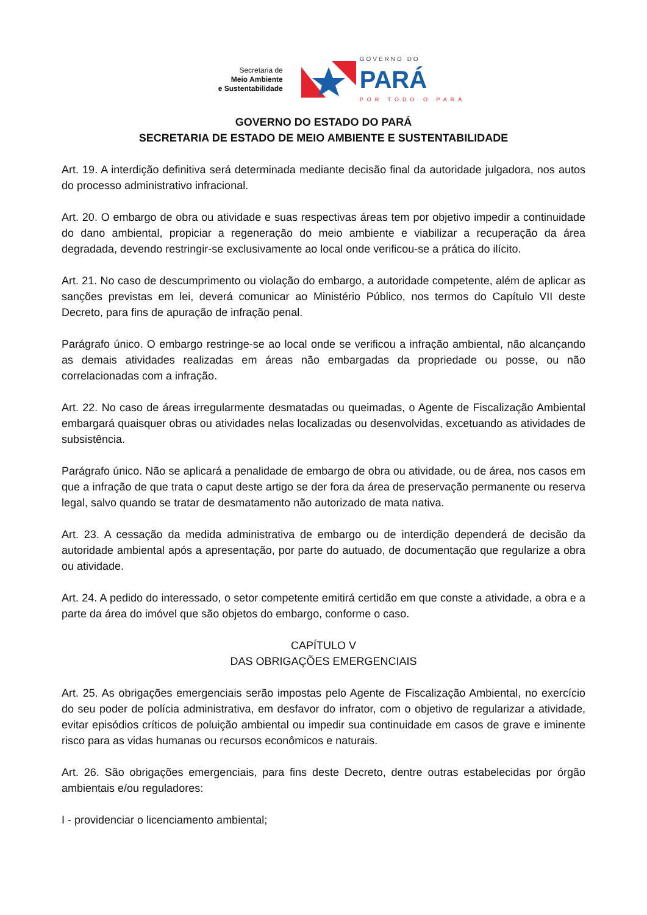Secretaria de
Meio Ambiente
e Sustentabilidade
GOVERNO DO
PARÁ
POR TODO O PARÁ
GOVERNO DO ESTADO DO PARÁ
SECRETARIA DE ESTADO DE MEIO AMBIENTE E SUSTENTABILIDADE
Art. 19. A interdição definitiva será determinada mediante decisão final da autoridade julgadora, nos autos do processo administrativo infracional.
Art. 20. O embargo de obra ou atividade e suas respectivas áreas tem por objetivo impedir a continuidade do dano ambiental, propiciar a regeneração do meio ambiente e viabilizar a recuperação da área degradada, devendo restringir-se exclusivamente ao local onde verificou-se a prática do ilícito.
Art. 21. No caso de descumprimento ou violação do embargo, a autoridade competente, além de aplicar as sanções previstas em lei, deverá comunicar ao Ministério Público, nos termos do Capítulo VII deste Decreto, para fins de apuração de infração penal.
Parágrafo único. O embargo restringe-se ao local onde se verificou a infração ambiental, não alcançando as demais atividades realizadas em áreas não embargadas da propriedade ou posse, ou não correlacionadas com a infração.
Art. 22. No caso de áreas irregularmente desmatadas ou queimadas, o Agente de Fiscalização Ambiental embargará quaisquer obras ou atividades nelas localizadas ou desenvolvidas, excetuando as atividades de subsistência.
Parágrafo único. Não se aplicará a penalidade de embargo de obra ou atividade, ou de área, nos casos em que a infração de que trata o caput deste artigo se der fora da área de preservação permanente ou reserva legal, salvo quando se tratar de desmatamento não autorizado de mata nativa.
Art. 23. A cessação da medida administrativa de embargo ou de interdição dependerá de decisão da autoridade ambiental após a apresentação, por parte do autuado, de documentação que regularize a obra ou atividade.
Art. 24. A pedido do interessado, o setor competente emitirá certidão em que conste a atividade, a obra e a parte da área do imóvel que são objetos do embargo, conforme o caso.
CAPÍTULO V
DAS OBRIGAÇÕES EMERGENCIAIS
Art. 25. As obrigações emergenciais serão impostas pelo Agente de Fiscalização Ambiental, no exercício do seu poder de polícia administrativa, em desfavor do infrator, com o objetivo de regularizar a atividade, evitar episódios críticos de poluição ambiental ou impedir sua continuidade em casos de grave e iminente risco para as vidas humanas ou recursos econômicos e naturais.
Art. 26. São obrigações emergenciais, para fins deste Decreto, dentre outras estabelecidas por órgão ambientais e/ou reguladores:
I - providenciar o licenciamento ambiental;